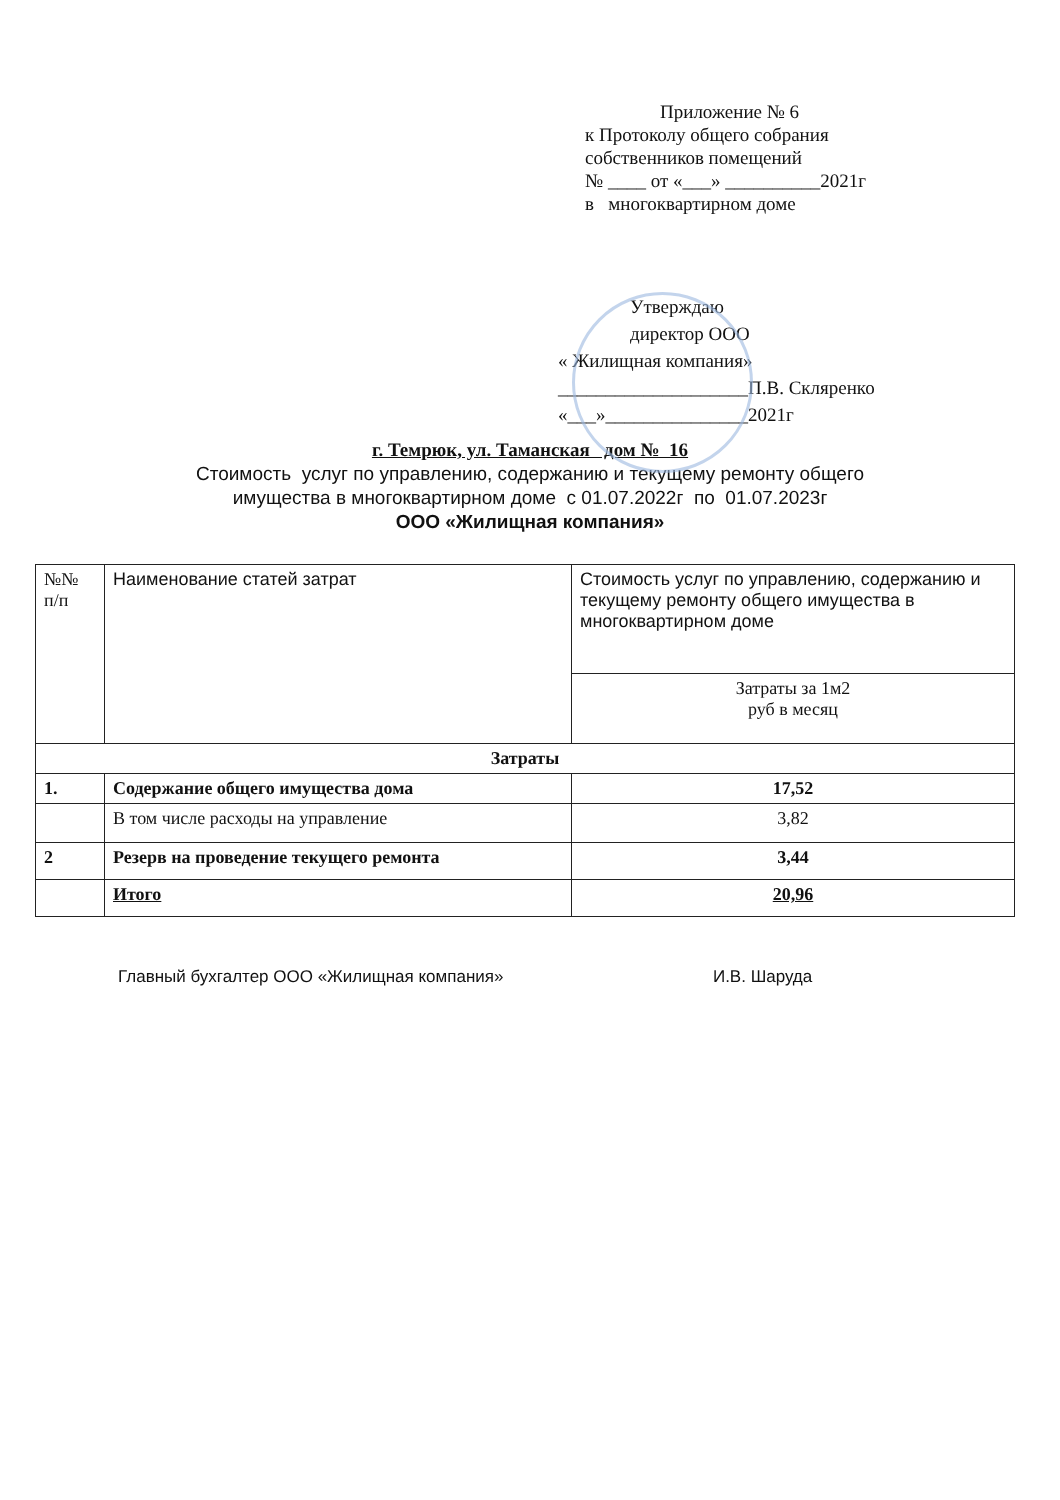Приложение № 6
к Протоколу общего собрания
собственников помещений
№ ____ от «___» __________2021г
в многоквартирном доме
Утверждаю
директор ООО
« Жилищная компания»
____________________П.В. Скляренко
«___»_______________2021г
г. Темрюк, ул. Таманская дом № 16
Стоимость услуг по управлению, содержанию и текущему ремонту общего
имущества в многоквартирном доме с 01.07.2022г по 01.07.2023г
ООО «Жилищная компания»
| №№ п/п | Наименование статей затрат | Стоимость услуг по управлению, содержанию и текущему ремонту общего имущества в многоквартирном доме |
| --- | --- | --- |
| | | Затраты за 1м2 руб в месяц |
| Затраты | | |
| 1. | Содержание общего имущества дома | 17,52 |
| | В том числе расходы на управление | 3,82 |
| 2 | Резерв на проведение текущего ремонта | 3,44 |
| | Итого | 20,96 |
Главный бухгалтер ООО «Жилищная компания» И.В. Шаруда